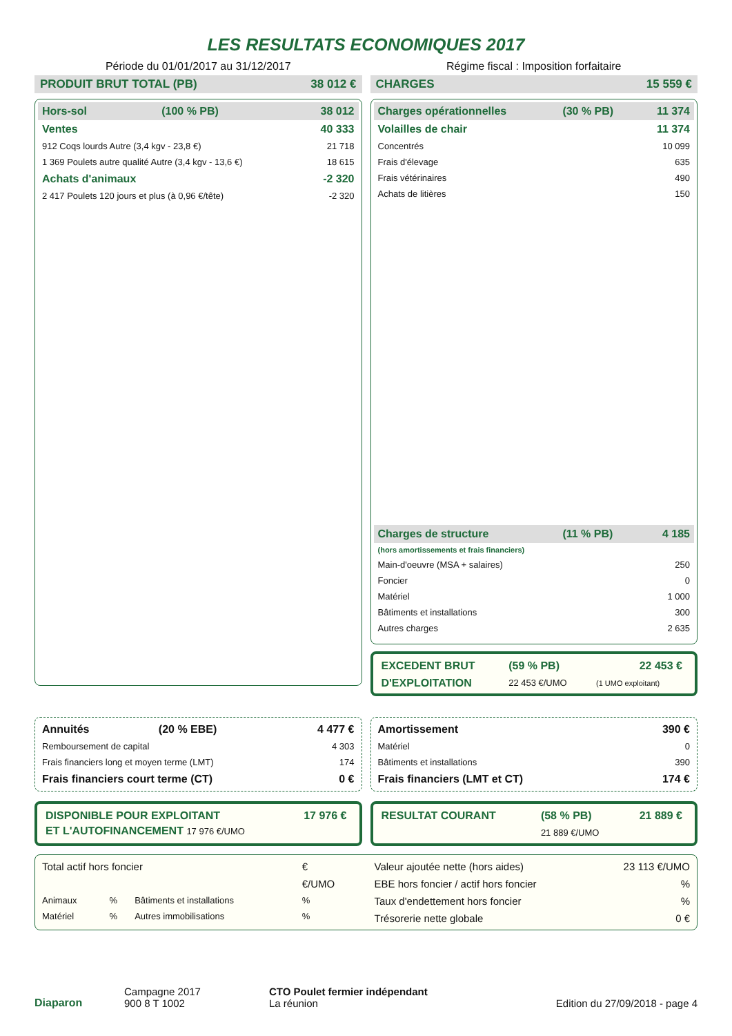LES RESULTATS ECONOMIQUES 2017
Période du 01/01/2017 au 31/12/2017
Régime fiscal : Imposition forfaitaire
PRODUIT BRUT TOTAL (PB) 38 012 €
| Hors-sol | (100 % PB) | 38 012 |
| Ventes | | 40 333 |
| 912 Coqs lourds Autre (3,4 kgv - 23,8 €) | | 21 718 |
| 1 369 Poulets autre qualité Autre (3,4 kgv - 13,6 €) | | 18 615 |
| Achats d'animaux | | -2 320 |
| 2 417 Poulets 120 jours et plus (à 0,96 €/tête) | | -2 320 |
CHARGES 15 559 €
| Charges opérationnelles | (30 % PB) | 11 374 |
| Volailles de chair | | 11 374 |
| Concentrés | | 10 099 |
| Frais d'élevage | | 635 |
| Frais vétérinaires | | 490 |
| Achats de litières | | 150 |
| Charges de structure | (11 % PB) | 4 185 |
| (hors amortissements et frais financiers) | | |
| Main-d'oeuvre (MSA + salaires) | | 250 |
| Foncier | | 0 |
| Matériel | | 1 000 |
| Bâtiments et installations | | 300 |
| Autres charges | | 2 635 |
| EXCEDENT BRUT | (59 % PB) | 22 453 € |
| D'EXPLOITATION | 22 453 €/UMO | (1 UMO exploitant) |
| Annuités | (20 % EBE) | 4 477 € |
| Remboursement de capital | | 4 303 |
| Frais financiers long et moyen terme (LMT) | | 174 |
| Frais financiers court terme (CT) | | 0 € |
| Amortissement | 390 € |
| Matériel | 0 |
| Bâtiments et installations | 390 |
| Frais financiers (LMT et CT) | 174 € |
| DISPONIBLE POUR EXPLOITANT | 17 976 € |
| ET L'AUTOFINANCEMENT 17 976 €/UMO | |
| RESULTAT COURANT | (58 % PB) | 21 889 € |
| | 21 889 €/UMO | |
| Total actif hors foncier | | | € |
| | | | €/UMO |
| Animaux | % | Bâtiments et installations | % |
| Matériel | % | Autres immobilisations | % |
| Valeur ajoutée nette (hors aides) | 23 113 €/UMO |
| EBE hors foncier / actif hors foncier | % |
| Taux d'endettement hors foncier | % |
| Trésorerie nette globale | 0 € |
Diaparon
Campagne 2017
900 8 T 1002
CTO Poulet fermier indépendant
La réunion
Edition du 27/09/2018 - page 4